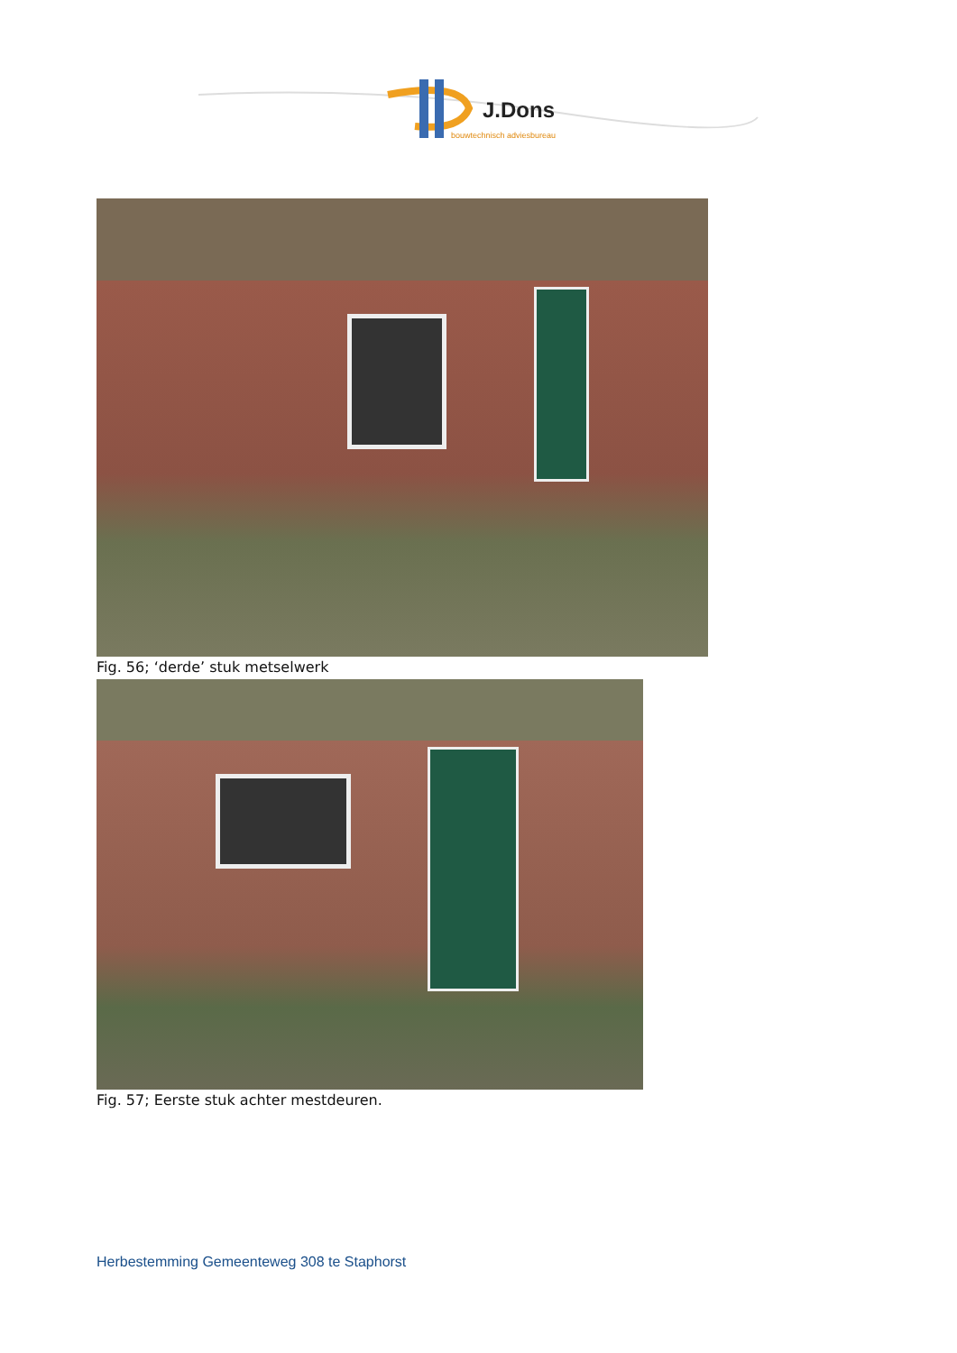J.Dons
bouwtechnisch adviesbureau
Fig. 56; ‘derde’ stuk metselwerk
Fig. 57; Eerste stuk achter mestdeuren.
Herbestemming Gemeenteweg 308 te Staphorst